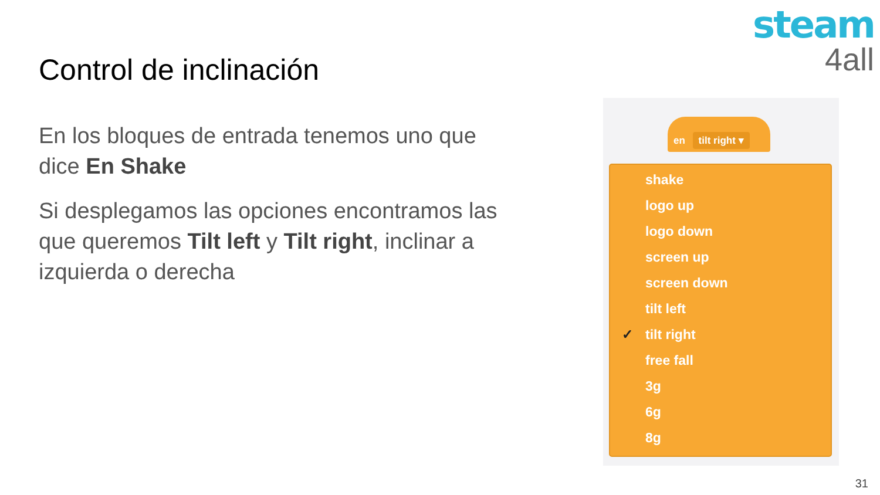steam
4all
Control de inclinación
En los bloques de entrada tenemos uno que dice En Shake
Si desplegamos las opciones encontramos las que queremos Tilt left y Tilt right, inclinar a izquierda o derecha
en tilt right ▾
shake
logo up
logo down
screen up
screen down
tilt left
✓ tilt right
free fall
3g
6g
8g
31